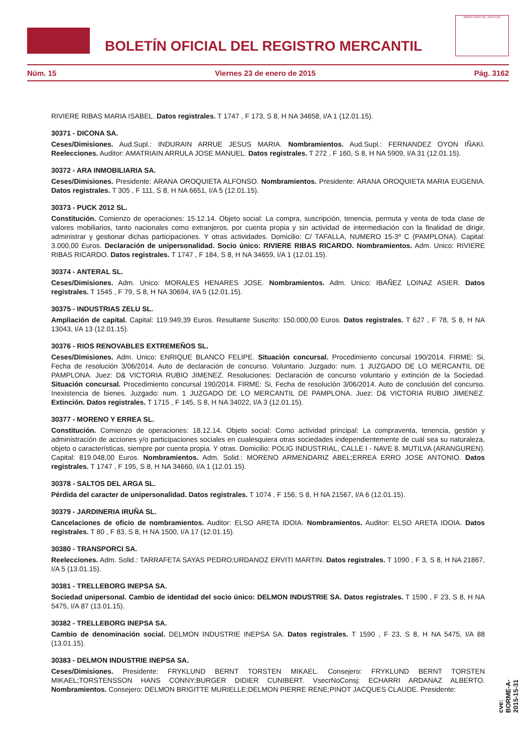BOLETÍN OFICIAL DEL REGISTRO MERCANTIL
MINISTERIO DE JUSTICIA
Núm. 15 Viernes 23 de enero de 2015 Pág. 3162
RIVIERE RIBAS MARIA ISABEL. Datos registrales. T 1747 , F 173, S 8, H NA 34658, I/A 1 (12.01.15).
30371 - DICONA SA.
Ceses/Dimisiones. Aud.Supl.: INDURAIN ARRUE JESUS MARIA. Nombramientos. Aud.Supl.: FERNANDEZ OYON IÑAKI. Reelecciones. Auditor: AMATRIAIN ARRULA JOSE MANUEL. Datos registrales. T 272 , F 160, S 8, H NA 5909, I/A 31 (12.01.15).
30372 - ARA INMOBILIARIA SA.
Ceses/Dimisiones. Presidente: ARANA OROQUIETA ALFONSO. Nombramientos. Presidente: ARANA OROQUIETA MARIA EUGENIA. Datos registrales. T 305 , F 111, S 8, H NA 6651, I/A 5 (12.01.15).
30373 - PUCK 2012 SL.
Constitución. Comienzo de operaciones: 15.12.14. Objeto social: La compra, suscripción, tenencia, permuta y venta de toda clase de valores mobiliarios, tanto nacionales como extranjeros, por cuenta propia y sin actividad de intermediación con la finalidad de dirigir, administrar y gestionar dichas participaciones. Y otras actividades. Domicilio: C/ TAFALLA, NUMERO 15-3º C (PAMPLONA). Capital: 3.000,00 Euros. Declaración de unipersonalidad. Socio único: RIVIERE RIBAS RICARDO. Nombramientos. Adm. Unico: RIVIERE RIBAS RICARDO. Datos registrales. T 1747 , F 184, S 8, H NA 34659, I/A 1 (12.01.15).
30374 - ANTERAL SL.
Ceses/Dimisiones. Adm. Unico: MORALES HENARES JOSE. Nombramientos. Adm. Unico: IBAÑEZ LOINAZ ASIER. Datos registrales. T 1545 , F 79, S 8, H NA 30694, I/A 5 (12.01.15).
30375 - INDUSTRIAS ZELU SL.
Ampliación de capital. Capital: 119.949,39 Euros. Resultante Suscrito: 150.000,00 Euros. Datos registrales. T 627 , F 78, S 8, H NA 13043, I/A 13 (12.01.15).
30376 - RIOS RENOVABLES EXTREMEÑOS SL.
Ceses/Dimisiones. Adm. Unico: ENRIQUE BLANCO FELIPE. Situación concursal. Procedimiento concursal 190/2014. FIRME: Si, Fecha de resolución 3/06/2014. Auto de declaración de concurso. Voluntario. Juzgado: num. 1 JUZGADO DE LO MERCANTIL DE PAMPLONA. Juez: D& VICTORIA RUBIO JIMENEZ. Resoluciones: Declaración de concurso voluntario y extinción de la Sociedad. Situación concursal. Procedimiento concursal 190/2014. FIRME: Si, Fecha de resolución 3/06/2014. Auto de conclusión del concurso. Inexistencia de bienes. Juzgado: num. 1 JUZGADO DE LO MERCANTIL DE PAMPLONA. Juez: D& VICTORIA RUBIO JIMENEZ. Extinción. Datos registrales. T 1715 , F 145, S 8, H NA 34022, I/A 3 (12.01.15).
30377 - MORENO Y ERREA SL.
Constitución. Comienzo de operaciones: 18.12.14. Objeto social: Como actividad principal: La compraventa, tenencia, gestión y administración de acciones y/o participaciones sociales en cualesquiera otras sociedades independientemente de cuál sea su naturaleza, objeto o características, siempre por cuenta propia. Y otras. Domicilio: POLIG INDUSTRIAL, CALLE I - NAVE 8. MUTILVA (ARANGUREN). Capital: 819.048,00 Euros. Nombramientos. Adm. Solid.: MORENO ARMENDARIZ ABEL;ERREA ERRO JOSE ANTONIO. Datos registrales. T 1747 , F 195, S 8, H NA 34660, I/A 1 (12.01.15).
30378 - SALTOS DEL ARGA SL.
Pérdida del caracter de unipersonalidad. Datos registrales. T 1074 , F 156, S 8, H NA 21567, I/A 6 (12.01.15).
30379 - JARDINERIA IRUÑA SL.
Cancelaciones de oficio de nombramientos. Auditor: ELSO ARETA IDOIA. Nombramientos. Auditor: ELSO ARETA IDOIA. Datos registrales. T 80 , F 83, S 8, H NA 1500, I/A 17 (12.01.15).
30380 - TRANSPORCI SA.
Reelecciones. Adm. Solid.: TARRAFETA SAYAS PEDRO;URDANOZ ERVITI MARTIN. Datos registrales. T 1090 , F 3, S 8, H NA 21867, I/A 5 (13.01.15).
30381 - TRELLEBORG INEPSA SA.
Sociedad unipersonal. Cambio de identidad del socio único: DELMON INDUSTRIE SA. Datos registrales. T 1590 , F 23, S 8, H NA 5475, I/A 87 (13.01.15).
30382 - TRELLEBORG INEPSA SA.
Cambio de denominación social. DELMON INDUSTRIE INEPSA SA. Datos registrales. T 1590 , F 23, S 8, H NA 5475, I/A 88 (13.01.15).
30383 - DELMON INDUSTRIE INEPSA SA.
Ceses/Dimisiones. Presidente: FRYKLUND BERNT TORSTEN MIKAEL. Consejero: FRYKLUND BERNT TORSTEN MIKAEL;TORSTENSSON HANS CONNY;BURGER DIDIER CUNIBERT. VsecrNoConsj: ECHARRI ARDANAZ ALBERTO. Nombramientos. Consejero: DELMON BRIGITTE MURIELLE;DELMON PIERRE RENE;PINOT JACQUES CLAUDE. Presidente:
cve: BORME-A-2015-15-31